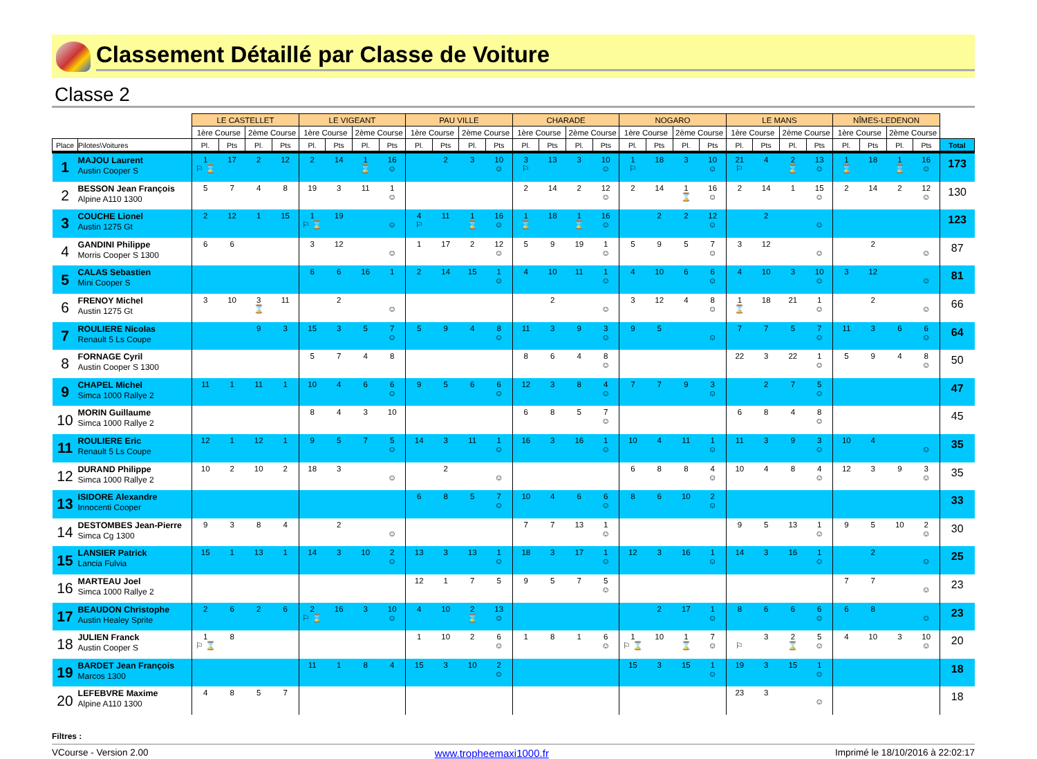Classement Détaillé par Classe de Voiture
Classe 2
| | | LE CASTELLET | | | | LE VIGEANT | | | | PAU VILLE | | | | CHARADE | | | | NOGARO | | | | LE MANS | | | | NÎMES-LEDENON | | | | |
| --- | --- | --- | --- | --- | --- | --- | --- | --- | --- | --- | --- | --- | --- | --- | --- | --- | --- | --- | --- | --- | --- | --- | --- | --- | --- | --- | --- | --- | --- | --- |
| | | 1ère Course | | 2ème Course | | 1ère Course | | 2ème Course | | 1ère Course | | 2ème Course | | 1ère Course | | 2ème Course | | 1ère Course | | 2ème Course | | 1ère Course | | 2ème Course | | 1ère Course | | 2ème Course | | |
| Place | Pilotes\Voitures | Pl. | Pts | Pl. | Pts | Pl. | Pts | Pl. | Pts | Pl. | Pts | Pl. | Pts | Pl. | Pts | Pl. | Pts | Pl. | Pts | Pl. | Pts | Pl. | Pts | Pl. | Pts | Pl. | Pts | Pl. | Pts | Total |
| 1 | MAJOU Laurent Austin Cooper S | 1 ⚐ ⌛ | 17 | 2 | 12 | 2 | 14 | 1 ⌛ | 16 ☺ | | 2 | 3 | 10 ☺ | 3 ⚐ | 13 | 3 | 10 ☺ | 1 ⚐ | 18 | 3 | 10 ☺ | 21 ⚐ | 4 | 2 ⌛ | 13 ☺ | 1 ⌛ | 18 | 1 ⌛ | 16 ☺ | 173 |
| 2 | BESSON Jean François Alpine A110 1300 | 5 | 7 | 4 | 8 | 19 | 3 | 11 | 1 ☺ | | | | | 2 | 14 | 2 | 12 ☺ | 2 | 14 | 1 ⌛ | 16 ☺ | 2 | 14 | 1 | 15 ☺ | 2 | 14 | 2 | 12 ☺ | 130 |
| 3 | COUCHE Lionel Austin 1275 Gt | 2 | 12 | 1 | 15 | 1 ⚐ ⌛ | 19 | | ☺ | 4 ⚐ | 11 | 1 ⌛ | 16 ☺ | 1 ⌛ | 18 | 1 ⌛ | 16 ☺ | | 2 | 2 | 12 ☺ | | 2 | | ☺ | | | | | 123 |
| 4 | GANDINI Philippe Morris Cooper S 1300 | 6 | 6 | | | 3 | 12 | | ☺ | 1 | 17 | 2 | 12 ☺ | 5 | 9 | 19 | 1 ☺ | 5 | 9 | 5 | 7 ☺ | 3 | 12 | | ☺ | | 2 | | ☺ | 87 |
| 5 | CALAS Sebastien Mini Cooper S | | | | | 6 | 6 | 16 | 1 | 2 | 14 | 15 | 1 ☺ | 4 | 10 | 11 | 1 ☺ | 4 | 10 | 6 | 6 ☺ | 4 | 10 | 3 | 10 ☺ | 3 | 12 | | ☺ | 81 |
| 6 | FRENOY Michel Austin 1275 Gt | 3 | 10 | 3 ⌛ | 11 | | 2 | | ☺ | | | | | | 2 | | ☺ | 3 | 12 | 4 | 8 ☺ | 1 ⌛ | 18 | 21 | 1 ☺ | | 2 | | ☺ | 66 |
| 7 | ROULIERE Nicolas Renault 5 Ls Coupe | | | 9 | 3 | 15 | 3 | 5 | 7 ☺ | 5 | 9 | 4 | 8 ☺ | 11 | 3 | 9 | 3 ☺ | 9 | 5 | | ☺ | 7 | 7 | 5 | 7 ☺ | 11 | 3 | 6 | 6 ☺ | 64 |
| 8 | FORNAGE Cyril Austin Cooper S 1300 | | | | | 5 | 7 | 4 | 8 | | | | | 8 | 6 | 4 | 8 ☺ | | | | | 22 | 3 | 22 | 1 ☺ | 5 | 9 | 4 | 8 ☺ | 50 |
| 9 | CHAPEL Michel Simca 1000 Rallye 2 | 11 | 1 | 11 | 1 | 10 | 4 | 6 | 6 ☺ | 9 | 5 | 6 | 6 ☺ | 12 | 3 | 8 | 4 ☺ | 7 | 7 | 9 | 3 ☺ | | 2 | 7 | 5 ☺ | | | | | 47 |
| 10 | MORIN Guillaume Simca 1000 Rallye 2 | | | | | 8 | 4 | 3 | 10 | | | | | 6 | 8 | 5 | 7 ☺ | | | | | 6 | 8 | 4 | 8 ☺ | | | | | 45 |
| 11 | ROULIERE Eric Renault 5 Ls Coupe | 12 | 1 | 12 | 1 | 9 | 5 | 7 | 5 ☺ | 14 | 3 | 11 | 1 ☺ | 16 | 3 | 16 | 1 ☺ | 10 | 4 | 11 | 1 ☺ | 11 | 3 | 9 | 3 ☺ | 10 | 4 | | ☺ | 35 |
| 12 | DURAND Philippe Simca 1000 Rallye 2 | 10 | 2 | 10 | 2 | 18 | 3 | | ☺ | | 2 | | ☺ | | | | | 6 | 8 | 8 | 4 ☺ | 10 | 4 | 8 | 4 ☺ | 12 | 3 | 9 | 3 ☺ | 35 |
| 13 | ISIDORE Alexandre Innocenti Cooper | | | | | | | | | 6 | 8 | 5 | 7 ☺ | 10 | 4 | 6 | 6 ☺ | 8 | 6 | 10 | 2 ☺ | | | | | | | | | 33 |
| 14 | DESTOMBES Jean-Pierre Simca Cg 1300 | 9 | 3 | 8 | 4 | | 2 | | ☺ | | | | | 7 | 7 | 13 | 1 ☺ | | | | | 9 | 5 | 13 | 1 ☺ | 9 | 5 | 10 | 2 ☺ | 30 |
| 15 | LANSIER Patrick Lancia Fulvia | 15 | 1 | 13 | 1 | 14 | 3 | 10 | 2 ☺ | 13 | 3 | 13 | 1 ☺ | 18 | 3 | 17 | 1 ☺ | 12 | 3 | 16 | 1 ☺ | 14 | 3 | 16 | 1 ☺ | | 2 | | ☺ | 25 |
| 16 | MARTEAU Joel Simca 1000 Rallye 2 | | | | | | | | | 12 | 1 | 7 | 5 | 9 | 5 | 7 | 5 ☺ | | | | | | | | | 7 | 7 | | ☺ | 23 |
| 17 | BEAUDON Christophe Austin Healey Sprite | 2 | 6 | 2 | 6 | 2 ⚐ ⌛ | 16 | 3 | 10 ☺ | 4 | 10 | 2 ⌛ | 13 ☺ | | | | | | 2 | 17 | 1 ☺ | 8 | 6 | 6 | 6 ☺ | 6 | 8 | | ☺ | 23 |
| 18 | JULIEN Franck Austin Cooper S | 1 ⚐ ⌛ | 8 | | | | | | | 1 | 10 | 2 | 6 ☺ | 1 | 8 | 1 | 6 ☺ | 1 ⚐ ⌛ | 10 | 1 ⌛ | 7 ☺ | ⚐ | 3 | 2 ⌛ | 5 ☺ | 4 | 10 | 3 | 10 ☺ | 20 |
| 19 | BARDET Jean François Marcos 1300 | | | | | 11 | 1 | 8 | 4 | 15 | 3 | 10 | 2 ☺ | | | | | 15 | 3 | 15 | 1 ☺ | 19 | 3 | 15 | 1 ☺ | | | | | 18 |
| 20 | LEFEBVRE Maxime Alpine A110 1300 | 4 | 8 | 5 | 7 | | | | | | | | | | | | | | | | | 23 | 3 | | ☺ | | | | | 18 |
Filtres :
VCourse - Version 2.00 www.tropheemaxi1000.fr Imprimé le 18/10/2016 à 22:02:17